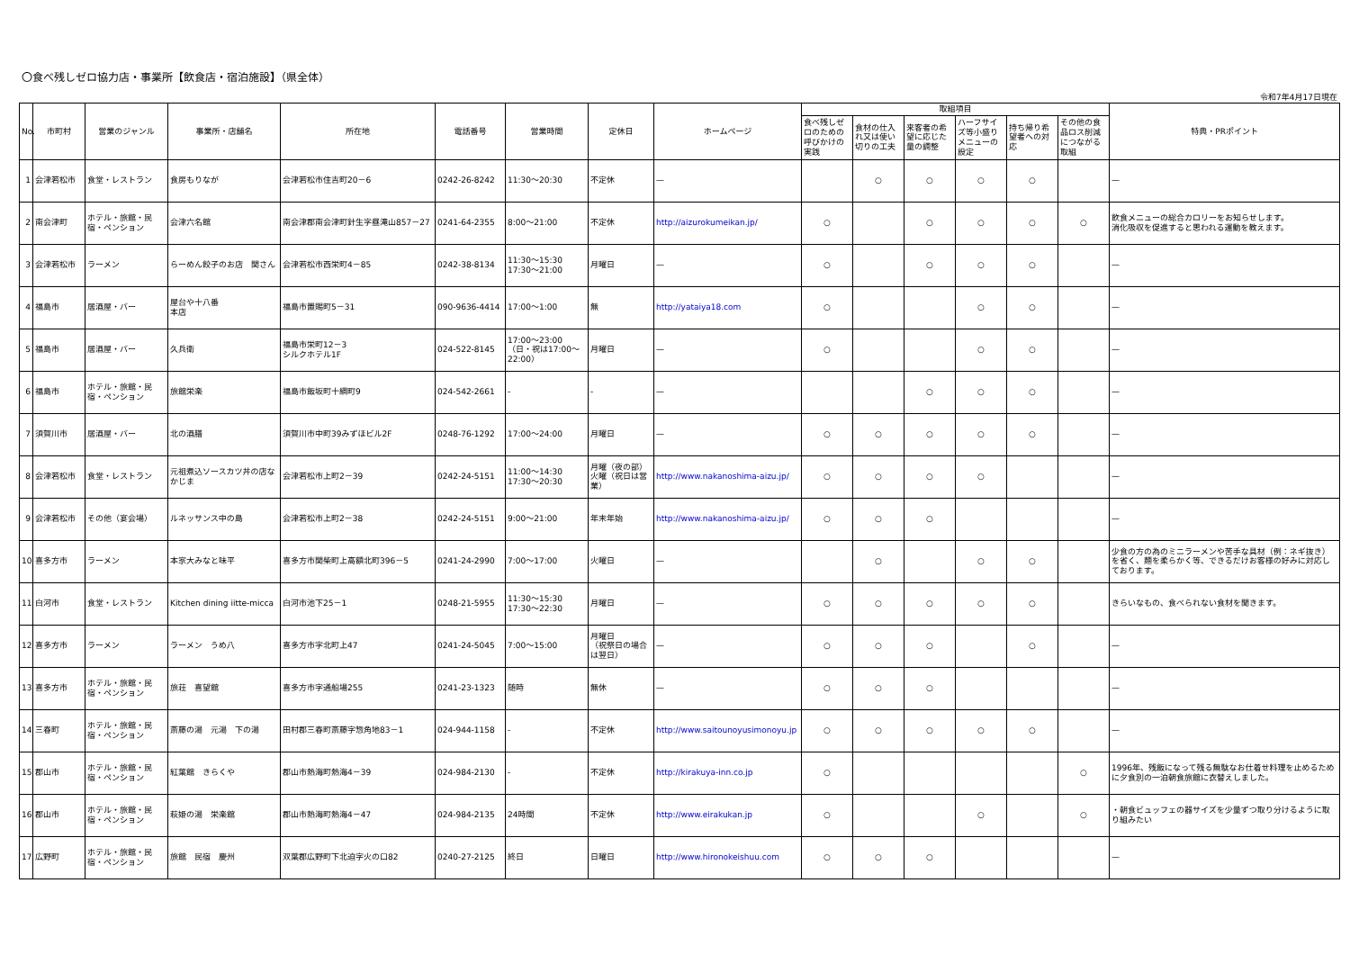〇食べ残しゼロ協力店・事業所【飲食店・宿泊施設】（県全体）
令和7年4月17日現在
| No. | 市町村 | 営業のジャンル | 事業所・店舗名 | 所在地 | 電話番号 | 営業時間 | 定休日 | ホームページ | 取組項目 | | | | | | 特典・PRポイント |
| --- | --- | --- | --- | --- | --- | --- | --- | --- | --- | --- | --- | --- | --- | --- | --- |
| | | | | | | | | | 食べ残しゼロのための呼びかけの実践 | 食材の仕入れ又は使い切りの工夫 | 来客者の希望に応じた量の調整 | ハーフサイズ等小盛りメニューの設定 | 持ち帰り希望者への対応 | その他の食品ロス削減につながる取組 | |
| 1 | 会津若松市 | 食堂・レストラン | 食房もりなが | 会津若松市住吉町20－6 | 0242-26-8242 | 11:30～20:30 | 不定休 | — | | ○ | ○ | ○ | ○ | | — |
| 2 | 南会津町 | ホテル・旅館・民宿・ペンション | 会津六名館 | 南会津郡南会津町針生字昼滝山857－27 | 0241-64-2355 | 8:00～21:00 | 不定休 | http://aizurokumeikan.jp/ | ○ | | ○ | ○ | ○ | ○ | 飲食メニューの総合カロリーをお知らせします。 消化吸収を促進すると思われる運動を教えます。 |
| 3 | 会津若松市 | ラーメン | らーめん餃子のお店 関さん | 会津若松市西栄町4－85 | 0242-38-8134 | 11:30～15:30 17:30～21:00 | 月曜日 | — | ○ | | ○ | ○ | ○ | | — |
| 4 | 福島市 | 居酒屋・バー | 屋台や十八番 本店 | 福島市置賜町5－31 | 090-9636-4414 | 17:00～1:00 | 無 | http://yataiya18.com | ○ | | | ○ | ○ | | — |
| 5 | 福島市 | 居酒屋・バー | 久兵衛 | 福島市栄町12－3 シルクホテル1F | 024-522-8145 | 17:00～23:00 （日・祝は17:00～22:00） | 月曜日 | — | ○ | | | ○ | ○ | | — |
| 6 | 福島市 | ホテル・旅館・民宿・ペンション | 旅館栄楽 | 福島市飯坂町十綱町9 | 024-542-2661 | - | - | — | | | ○ | ○ | ○ | | — |
| 7 | 須賀川市 | 居酒屋・バー | 北の酒膳 | 須賀川市中町39みずほビル2F | 0248-76-1292 | 17:00～24:00 | 月曜日 | — | ○ | ○ | ○ | ○ | ○ | | — |
| 8 | 会津若松市 | 食堂・レストラン | 元祖煮込ソースカツ丼の店なかじま | 会津若松市上町2－39 | 0242-24-5151 | 11:00～14:30 17:30～20:30 | 月曜（夜の部）火曜（祝日は営業） | http://www.nakanoshima-aizu.jp/ | ○ | ○ | ○ | ○ | | | — |
| 9 | 会津若松市 | その他（宴会場） | ルネッサンス中の島 | 会津若松市上町2－38 | 0242-24-5151 | 9:00～21:00 | 年末年始 | http://www.nakanoshima-aizu.jp/ | ○ | ○ | ○ | | | | — |
| 10 | 喜多方市 | ラーメン | 本家大みなと味平 | 喜多方市関柴町上高額北町396－5 | 0241-24-2990 | 7:00～17:00 | 火曜日 | — | | ○ | | ○ | ○ | | 少食の方の為のミニラーメンや苦手な具材（例：ネギ抜き）を省く、麺を柔らかく等、できるだけお客様の好みに対応しております。 |
| 11 | 白河市 | 食堂・レストラン | Kitchen dining iitte-micca | 白河市池下25－1 | 0248-21-5955 | 11:30～15:30 17:30～22:30 | 月曜日 | — | ○ | ○ | ○ | ○ | ○ | | きらいなもの、食べられない食材を聞きます。 |
| 12 | 喜多方市 | ラーメン | ラーメン うめ八 | 喜多方市字北町上47 | 0241-24-5045 | 7:00～15:00 | 月曜日 （祝祭日の場合は翌日） | — | ○ | ○ | ○ | | ○ | | — |
| 13 | 喜多方市 | ホテル・旅館・民宿・ペンション | 旅荘 喜望館 | 喜多方市字通船場255 | 0241-23-1323 | 随時 | 無休 | — | ○ | ○ | ○ | | | | — |
| 14 | 三春町 | ホテル・旅館・民宿・ペンション | 斎藤の湯 元湯 下の湯 | 田村郡三春町斎藤字惣角地83－1 | 024-944-1158 | - | 不定休 | http://www.saitounoyusimonoyu.jp | ○ | ○ | ○ | ○ | ○ | | — |
| 15 | 郡山市 | ホテル・旅館・民宿・ペンション | 紅葉館 きらくや | 郡山市熱海町熱海4－39 | 024-984-2130 | - | 不定休 | http://kirakuya-inn.co.jp | ○ | | | | | ○ | 1996年、残飯になって残る無駄なお仕着せ料理を止めるために夕食別の一泊朝食旅館に衣替えしました。 |
| 16 | 郡山市 | ホテル・旅館・民宿・ペンション | 萩姫の湯 栄楽館 | 郡山市熱海町熱海4－47 | 024-984-2135 | 24時間 | 不定休 | http://www.eirakukan.jp | ○ | | | ○ | | ○ | ・朝食ビュッフェの器サイズを少量ずつ取り分けるように取り組みたい |
| 17 | 広野町 | ホテル・旅館・民宿・ペンション | 旅館 民宿 慶州 | 双葉郡広野町下北迫字火の口82 | 0240-27-2125 | 終日 | 日曜日 | http://www.hironokeishuu.com | ○ | ○ | ○ | | | | — |